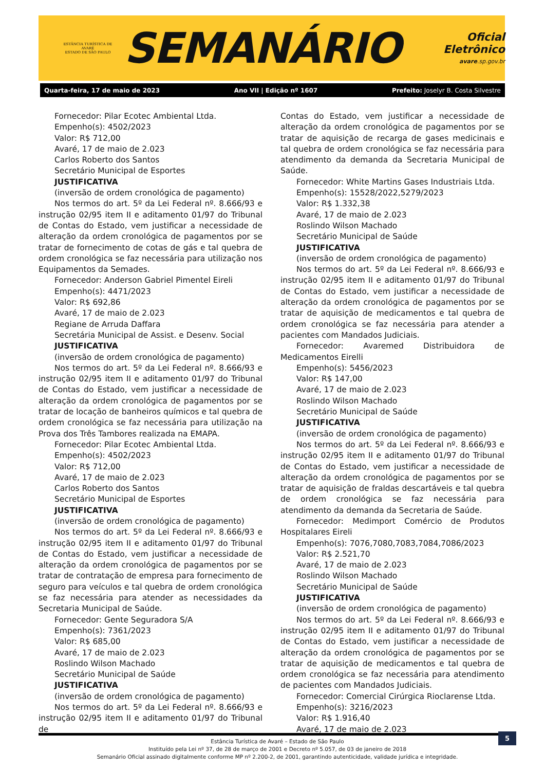ESTÂNCIA TURÍSTICA DE AVARÉ
ESTADO DE SÃO PAULO
SEMANÁRIO
Oficial Eletrônico
avare.sp.gov.br
Quarta-feira, 17 de maio de 2023 Ano VII | Edição nº 1607 Prefeito: Joselyr B. Costa Silvestre
Fornecedor: Pilar Ecotec Ambiental Ltda.
Empenho(s): 4502/2023
Valor: R$ 712,00
Avaré, 17 de maio de 2.023
Carlos Roberto dos Santos
Secretário Municipal de Esportes
JUSTIFICATIVA
(inversão de ordem cronológica de pagamento)
Nos termos do art. 5º da Lei Federal nº. 8.666/93 e instrução 02/95 item II e aditamento 01/97 do Tribunal de Contas do Estado, vem justificar a necessidade de alteração da ordem cronológica de pagamentos por se tratar de fornecimento de cotas de gás e tal quebra de ordem cronológica se faz necessária para utilização nos Equipamentos da Semades.
Fornecedor: Anderson Gabriel Pimentel Eireli
Empenho(s): 4471/2023
Valor: R$ 692,86
Avaré, 17 de maio de 2.023
Regiane de Arruda Daffara
Secretária Municipal de Assist. e Desenv. Social
JUSTIFICATIVA
(inversão de ordem cronológica de pagamento)
Nos termos do art. 5º da Lei Federal nº. 8.666/93 e instrução 02/95 item II e aditamento 01/97 do Tribunal de Contas do Estado, vem justificar a necessidade de alteração da ordem cronológica de pagamentos por se tratar de locação de banheiros químicos e tal quebra de ordem cronológica se faz necessária para utilização na Prova dos Três Tambores realizada na EMAPA.
Fornecedor: Pilar Ecotec Ambiental Ltda.
Empenho(s): 4502/2023
Valor: R$ 712,00
Avaré, 17 de maio de 2.023
Carlos Roberto dos Santos
Secretário Municipal de Esportes
JUSTIFICATIVA
(inversão de ordem cronológica de pagamento)
Nos termos do art. 5º da Lei Federal nº. 8.666/93 e instrução 02/95 item II e aditamento 01/97 do Tribunal de Contas do Estado, vem justificar a necessidade de alteração da ordem cronológica de pagamentos por se tratar de contratação de empresa para fornecimento de seguro para veículos e tal quebra de ordem cronológica se faz necessária para atender as necessidades da Secretaria Municipal de Saúde.
Fornecedor: Gente Seguradora S/A
Empenho(s): 7361/2023
Valor: R$ 685,00
Avaré, 17 de maio de 2.023
Roslindo Wilson Machado
Secretário Municipal de Saúde
JUSTIFICATIVA
(inversão de ordem cronológica de pagamento)
Nos termos do art. 5º da Lei Federal nº. 8.666/93 e instrução 02/95 item II e aditamento 01/97 do Tribunal de
Contas do Estado, vem justificar a necessidade de alteração da ordem cronológica de pagamentos por se tratar de aquisição de recarga de gases medicinais e tal quebra de ordem cronológica se faz necessária para atendimento da demanda da Secretaria Municipal de Saúde.
Fornecedor: White Martins Gases Industriais Ltda.
Empenho(s): 15528/2022,5279/2023
Valor: R$ 1.332,38
Avaré, 17 de maio de 2.023
Roslindo Wilson Machado
Secretário Municipal de Saúde
JUSTIFICATIVA
(inversão de ordem cronológica de pagamento)
Nos termos do art. 5º da Lei Federal nº. 8.666/93 e instrução 02/95 item II e aditamento 01/97 do Tribunal de Contas do Estado, vem justificar a necessidade de alteração da ordem cronológica de pagamentos por se tratar de aquisição de medicamentos e tal quebra de ordem cronológica se faz necessária para atender a pacientes com Mandados Judiciais.
Fornecedor: Avaremed Distribuidora de Medicamentos Eirelli
Empenho(s): 5456/2023
Valor: R$ 147,00
Avaré, 17 de maio de 2.023
Roslindo Wilson Machado
Secretário Municipal de Saúde
JUSTIFICATIVA
(inversão de ordem cronológica de pagamento)
Nos termos do art. 5º da Lei Federal nº. 8.666/93 e instrução 02/95 item II e aditamento 01/97 do Tribunal de Contas do Estado, vem justificar a necessidade de alteração da ordem cronológica de pagamentos por se tratar de aquisição de fraldas descartáveis e tal quebra de ordem cronológica se faz necessária para atendimento da demanda da Secretaria de Saúde.
Fornecedor: Medimport Comércio de Produtos Hospitalares Eireli
Empenho(s): 7076,7080,7083,7084,7086/2023
Valor: R$ 2.521,70
Avaré, 17 de maio de 2.023
Roslindo Wilson Machado
Secretário Municipal de Saúde
JUSTIFICATIVA
(inversão de ordem cronológica de pagamento)
Nos termos do art. 5º da Lei Federal nº. 8.666/93 e instrução 02/95 item II e aditamento 01/97 do Tribunal de Contas do Estado, vem justificar a necessidade de alteração da ordem cronológica de pagamentos por se tratar de aquisição de medicamentos e tal quebra de ordem cronológica se faz necessária para atendimento de pacientes com Mandados Judiciais.
Fornecedor: Comercial Cirúrgica Rioclarense Ltda.
Empenho(s): 3216/2023
Valor: R$ 1.916,40
Avaré, 17 de maio de 2.023
Estância Turística de Avaré – Estado de São Paulo
Instituído pela Lei nº 37, de 28 de março de 2001 e Decreto nº 5.057, de 03 de janeiro de 2018
Semanário Oficial assinado digitalmente conforme MP nº 2.200-2, de 2001, garantindo autenticidade, validade jurídica e integridade.
5